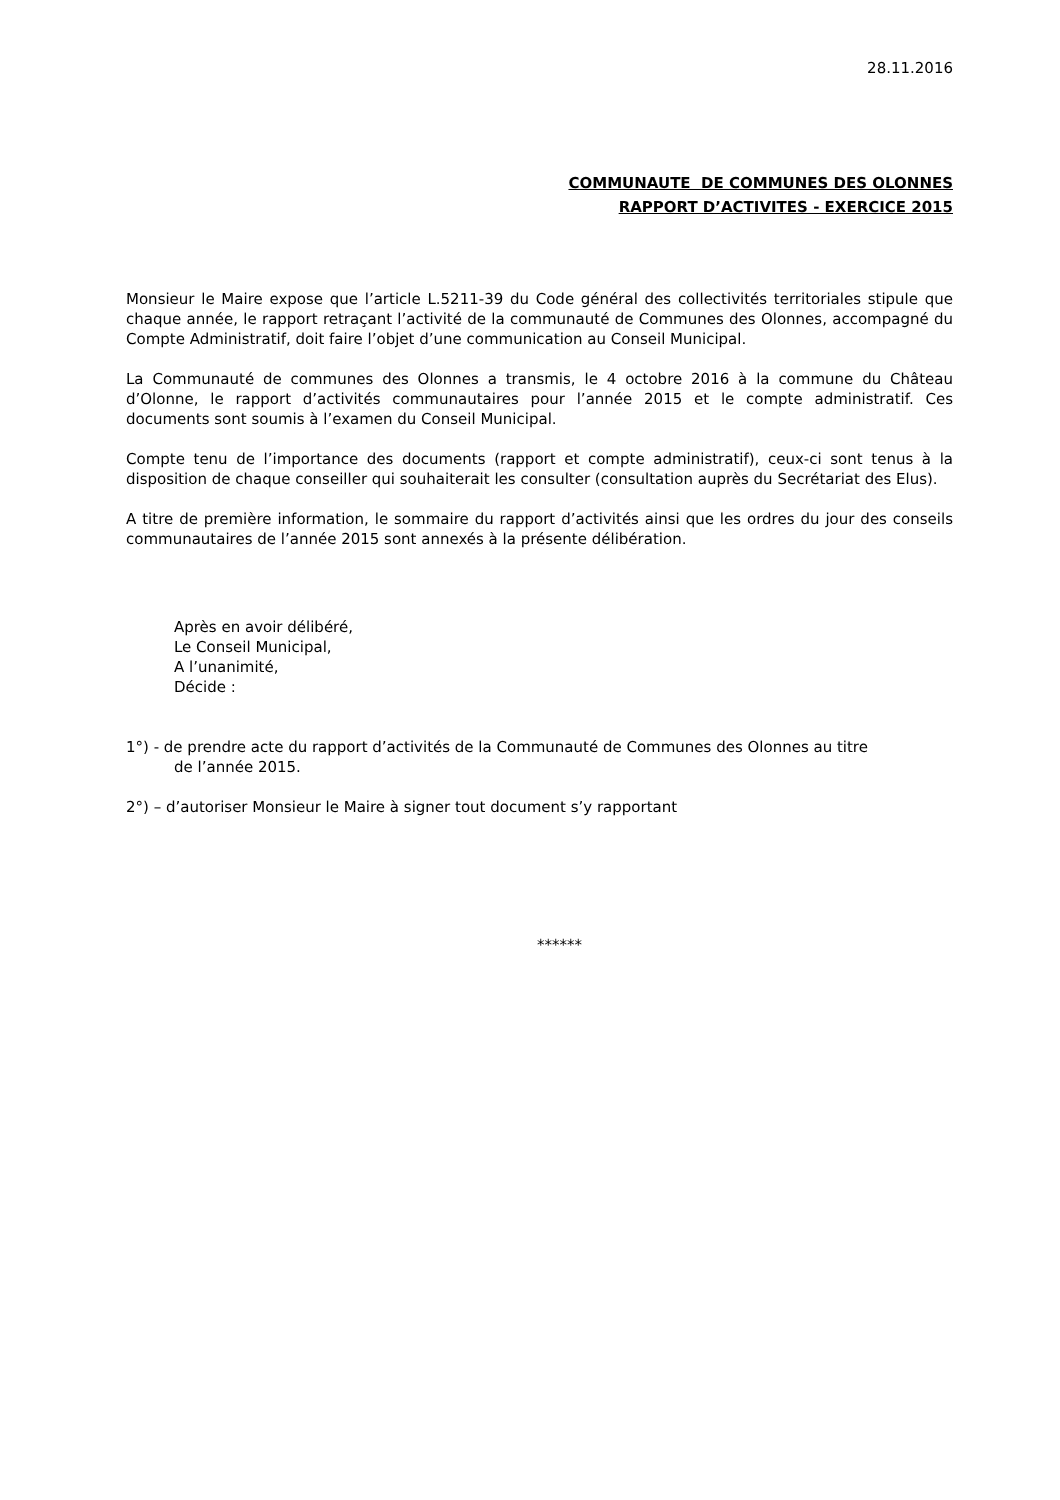28.11.2016
COMMUNAUTE DE COMMUNES DES OLONNES
RAPPORT D’ACTIVITES - EXERCICE 2015
Monsieur le Maire expose que l’article L.5211-39 du Code général des collectivités territoriales stipule que chaque année, le rapport retraçant l’activité de la communauté de Communes des Olonnes, accompagné du Compte Administratif, doit faire l’objet d’une communication au Conseil Municipal.
La Communauté de communes des Olonnes a transmis, le 4 octobre 2016 à la commune du Château d’Olonne, le rapport d’activités communautaires pour l’année 2015 et le compte administratif. Ces documents sont soumis à l’examen du Conseil Municipal.
Compte tenu de l’importance des documents (rapport et compte administratif), ceux-ci sont tenus à la disposition de chaque conseiller qui souhaiterait les consulter (consultation auprès du Secrétariat des Elus).
A titre de première information, le sommaire du rapport d’activités ainsi que les ordres du jour des conseils communautaires de l’année 2015 sont annexés à la présente délibération.
Après en avoir délibéré,
Le Conseil Municipal,
A l’unanimité,
Décide :
1°) - de prendre acte du rapport d’activités de la Communauté de Communes des Olonnes au titre
de l’année 2015.
2°) – d’autoriser Monsieur le Maire à signer tout document s’y rapportant
******